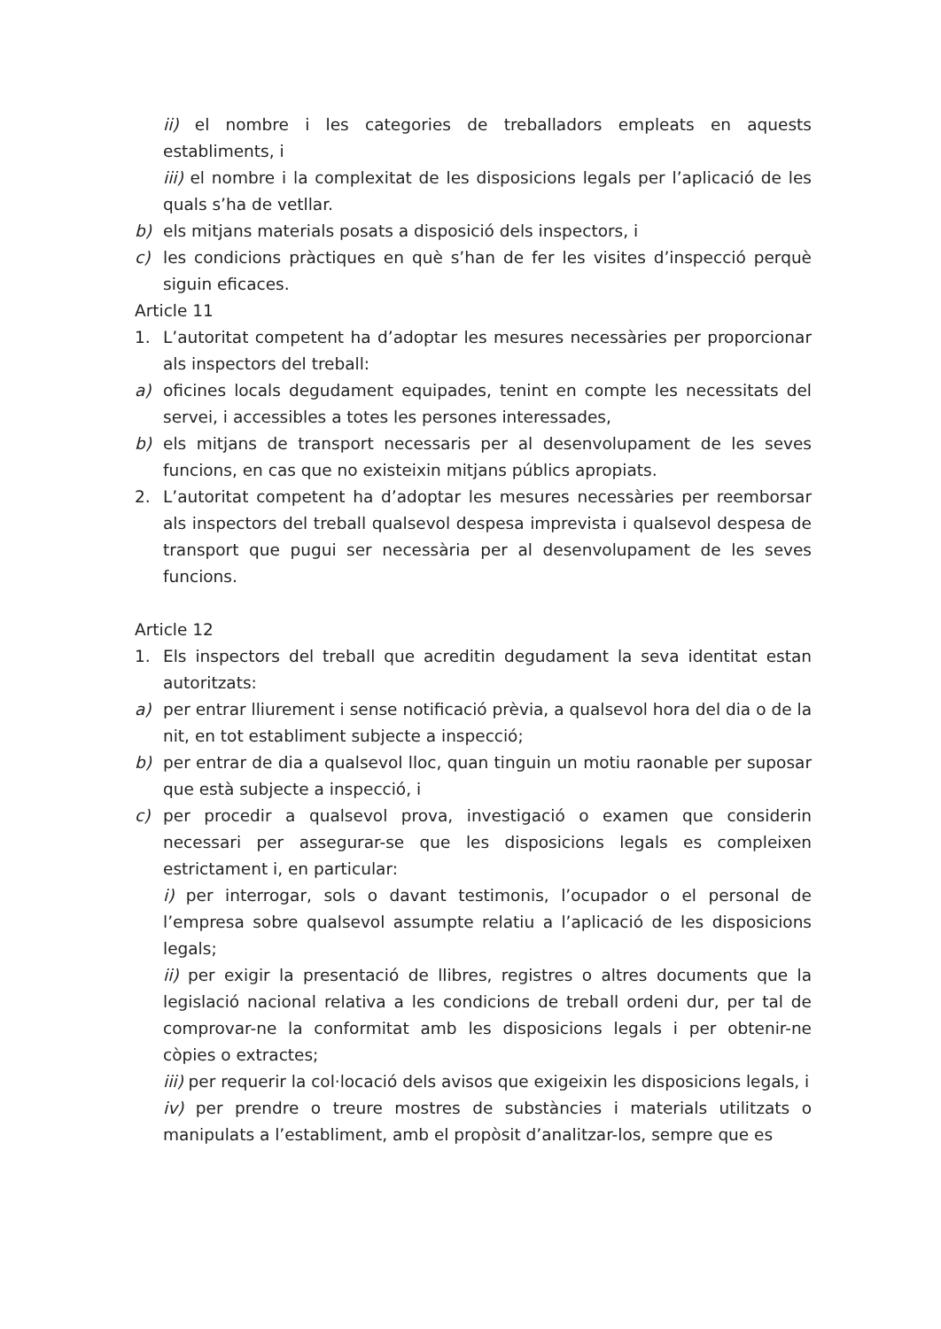ii) el nombre i les categories de treballadors empleats en aquests establiments, i
iii) el nombre i la complexitat de les disposicions legals per l’aplicació de les quals s’ha de vetllar.
b) els mitjans materials posats a disposició dels inspectors, i
c) les condicions pràctiques en què s’han de fer les visites d’inspecció perquè siguin eficaces.
Article 11
1. L’autoritat competent ha d’adoptar les mesures necessàries per proporcionar als inspectors del treball:
a) oficines locals degudament equipades, tenint en compte les necessitats del servei, i accessibles a totes les persones interessades,
b) els mitjans de transport necessaris per al desenvolupament de les seves funcions, en cas que no existeixin mitjans públics apropiats.
2. L’autoritat competent ha d’adoptar les mesures necessàries per reemborsar als inspectors del treball qualsevol despesa imprevista i qualsevol despesa de transport que pugui ser necessària per al desenvolupament de les seves funcions.
Article 12
1. Els inspectors del treball que acreditin degudament la seva identitat estan autoritzats:
a) per entrar lliurement i sense notificació prèvia, a qualsevol hora del dia o de la nit, en tot establiment subjecte a inspecció;
b) per entrar de dia a qualsevol lloc, quan tinguin un motiu raonable per suposar que està subjecte a inspecció, i
c) per procedir a qualsevol prova, investigació o examen que considerin necessari per assegurar-se que les disposicions legals es compleixen estrictament i, en particular:
i) per interrogar, sols o davant testimonis, l’ocupador o el personal de l’empresa sobre qualsevol assumpte relatiu a l’aplicació de les disposicions legals;
ii) per exigir la presentació de llibres, registres o altres documents que la legislació nacional relativa a les condicions de treball ordeni dur, per tal de comprovar-ne la conformitat amb les disposicions legals i per obtenir-ne còpies o extractes;
iii) per requerir la col·locació dels avisos que exigeixin les disposicions legals, i
iv) per prendre o treure mostres de substàncies i materials utilitzats o manipulats a l’establiment, amb el propòsit d’analitzar-los, sempre que es